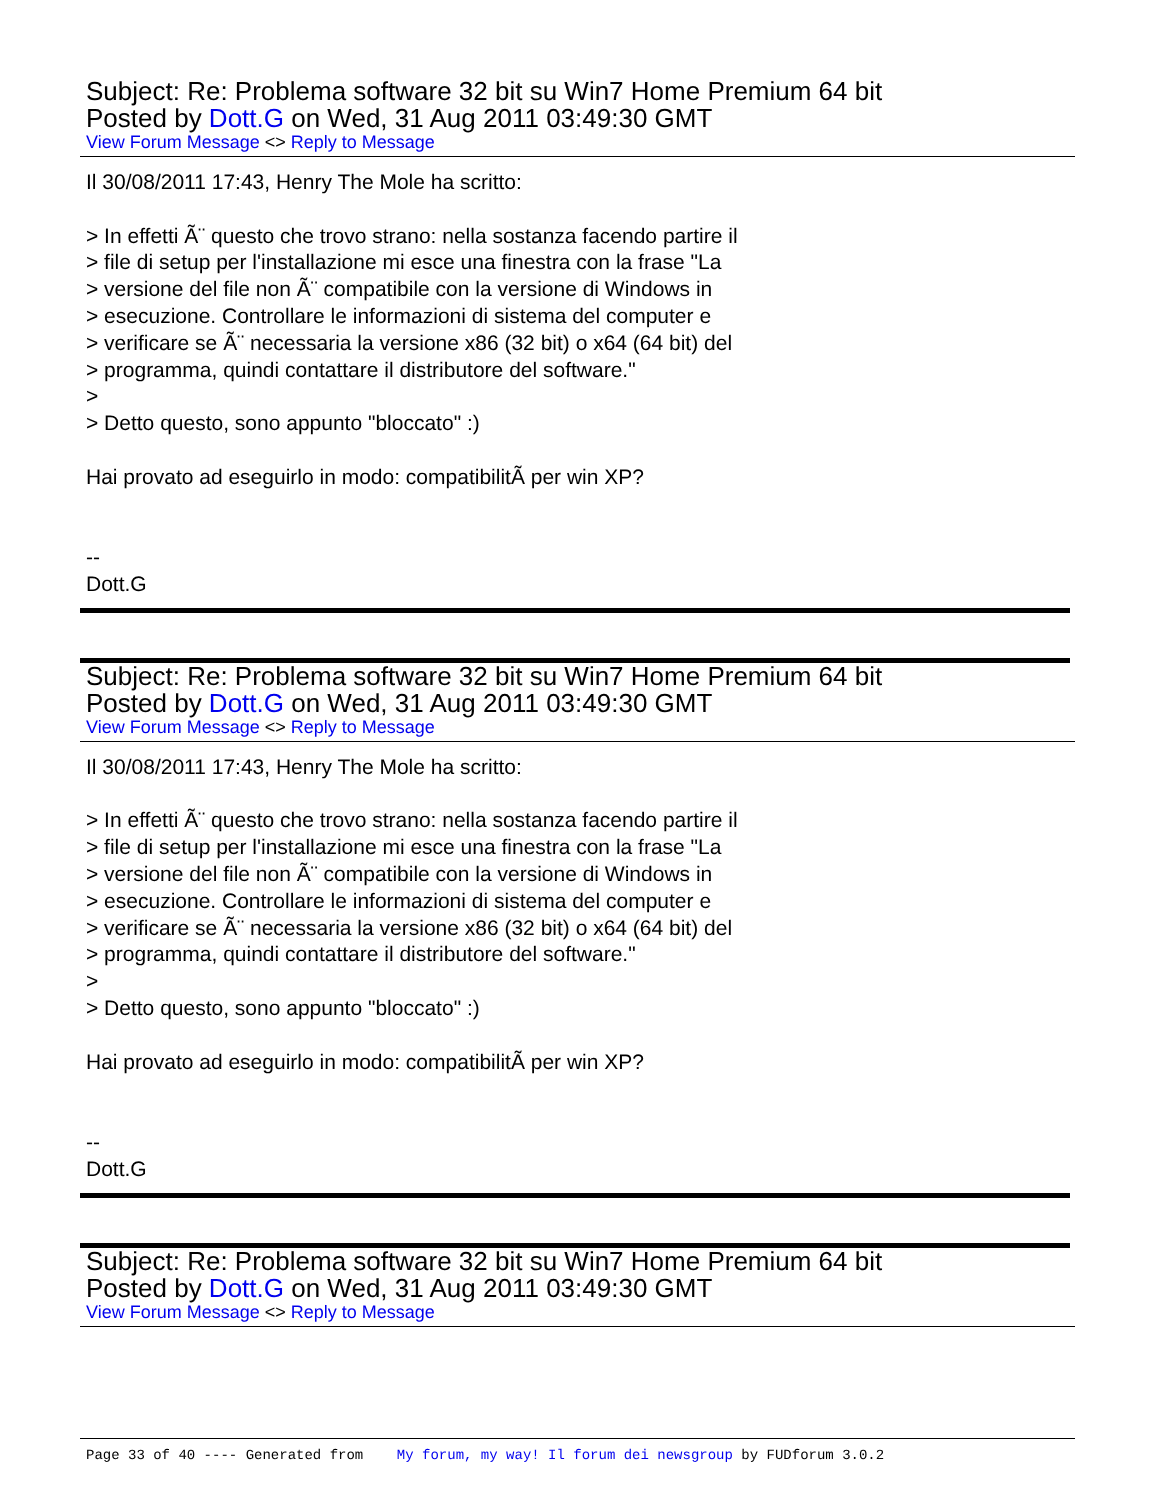Subject: Re: Problema software 32 bit su Win7 Home Premium 64 bit
Posted by Dott.G on Wed, 31 Aug 2011 03:49:30 GMT
View Forum Message <> Reply to Message
Il 30/08/2011 17:43, Henry The Mole ha scritto: > In effetti Ã¨ questo che trovo strano: nella sostanza facendo partire il > file di setup per l'installazione mi esce una finestra con la frase "La > versione del file non Ã¨ compatibile con la versione di Windows in > esecuzione. Controllare le informazioni di sistema del computer e > verificare se Ã¨ necessaria la versione x86 (32 bit) o x64 (64 bit) del > programma, quindi contattare il distributore del software." > > Detto questo, sono appunto "bloccato" :) Hai provato ad eseguirlo in modo: compatibilitÃ per win XP? -- Dott.G
Subject: Re: Problema software 32 bit su Win7 Home Premium 64 bit
Posted by Dott.G on Wed, 31 Aug 2011 03:49:30 GMT
View Forum Message <> Reply to Message
Il 30/08/2011 17:43, Henry The Mole ha scritto: > In effetti Ã¨ questo che trovo strano: nella sostanza facendo partire il > file di setup per l'installazione mi esce una finestra con la frase "La > versione del file non Ã¨ compatibile con la versione di Windows in > esecuzione. Controllare le informazioni di sistema del computer e > verificare se Ã¨ necessaria la versione x86 (32 bit) o x64 (64 bit) del > programma, quindi contattare il distributore del software." > > Detto questo, sono appunto "bloccato" :) Hai provato ad eseguirlo in modo: compatibilitÃ per win XP? -- Dott.G
Subject: Re: Problema software 32 bit su Win7 Home Premium 64 bit
Posted by Dott.G on Wed, 31 Aug 2011 03:49:30 GMT
View Forum Message <> Reply to Message
Page 33 of 40 ---- Generated from My forum, my way! Il forum dei newsgroup by FUDforum 3.0.2